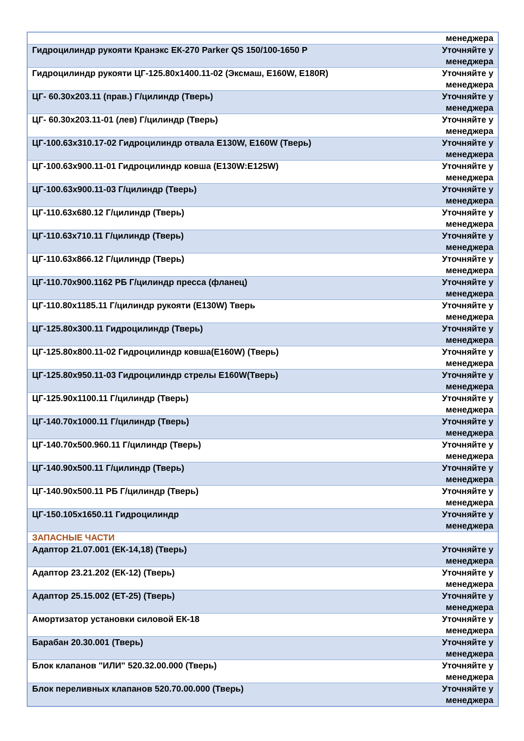| | менеджера |
| Гидроцилиндр рукояти Кранэкс ЕК-270 Parker QS 150/100-1650 P | Уточняйте у менеджера |
| Гидроцилиндр рукояти ЦГ-125.80х1400.11-02 (Эксмаш, E160W, E180R) | Уточняйте у менеджера |
| ЦГ- 60.30х203.11 (прав.) Г/цилиндр (Тверь) | Уточняйте у менеджера |
| ЦГ- 60.30х203.11-01 (лев) Г/цилиндр (Тверь) | Уточняйте у менеджера |
| ЦГ-100.63х310.17-02 Гидроцилиндр отвала Е130W, E160W (Тверь) | Уточняйте у менеджера |
| ЦГ-100.63х900.11-01 Гидроцилиндр ковша (Е130W:E125W) | Уточняйте у менеджера |
| ЦГ-100.63х900.11-03 Г/цилиндр (Тверь) | Уточняйте у менеджера |
| ЦГ-110.63х680.12 Г/цилиндр (Тверь) | Уточняйте у менеджера |
| ЦГ-110.63х710.11 Г/цилиндр (Тверь) | Уточняйте у менеджера |
| ЦГ-110.63х866.12 Г/цилиндр (Тверь) | Уточняйте у менеджера |
| ЦГ-110.70х900.1162 РБ Г/цилиндр пресса (фланец) | Уточняйте у менеджера |
| ЦГ-110.80х1185.11 Г/цилиндр рукояти (Е130W) Тверь | Уточняйте у менеджера |
| ЦГ-125.80х300.11 Гидроцилиндр (Тверь) | Уточняйте у менеджера |
| ЦГ-125.80х800.11-02 Гидроцилиндр ковша(Е160W) (Тверь) | Уточняйте у менеджера |
| ЦГ-125.80х950.11-03 Гидроцилиндр стрелы Е160W(Тверь) | Уточняйте у менеджера |
| ЦГ-125.90х1100.11 Г/цилиндр (Тверь) | Уточняйте у менеджера |
| ЦГ-140.70х1000.11 Г/цилиндр (Тверь) | Уточняйте у менеджера |
| ЦГ-140.70х500.960.11 Г/цилиндр (Тверь) | Уточняйте у менеджера |
| ЦГ-140.90х500.11 Г/цилиндр (Тверь) | Уточняйте у менеджера |
| ЦГ-140.90х500.11 РБ Г/цилиндр (Тверь) | Уточняйте у менеджера |
| ЦГ-150.105х1650.11 Гидроцилиндр | Уточняйте у менеджера |
| ЗАПАСНЫЕ ЧАСТИ | |
| Адаптор 21.07.001 (ЕК-14,18) (Тверь) | Уточняйте у менеджера |
| Адаптор 23.21.202 (ЕК-12) (Тверь) | Уточняйте у менеджера |
| Адаптор 25.15.002 (ЕТ-25) (Тверь) | Уточняйте у менеджера |
| Амортизатор установки силовой ЕК-18 | Уточняйте у менеджера |
| Барабан 20.30.001 (Тверь) | Уточняйте у менеджера |
| Блок клапанов "ИЛИ" 520.32.00.000 (Тверь) | Уточняйте у менеджера |
| Блок переливных клапанов 520.70.00.000 (Тверь) | Уточняйте у менеджера |